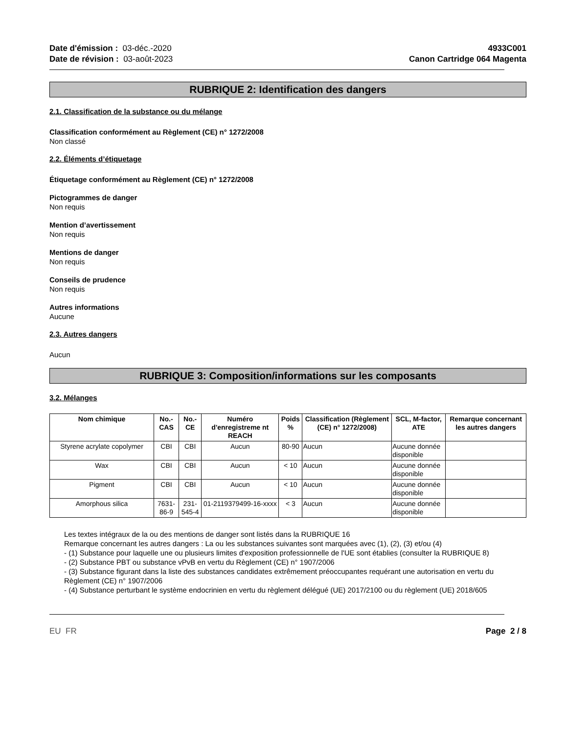Date d'émission : 03-déc.-2020
Date de révision : 03-août-2023
4933C001
Canon Cartridge 064 Magenta
RUBRIQUE 2: Identification des dangers
2.1. Classification de la substance ou du mélange
Classification conformément au Règlement (CE) n° 1272/2008
Non classé
2.2. Éléments d’étiquetage
Étiquetage conformément au Règlement (CE) n° 1272/2008
Pictogrammes de danger
Non requis
Mention d’avertissement
Non requis
Mentions de danger
Non requis
Conseils de prudence
Non requis
Autres informations
Aucune
2.3. Autres dangers
Aucun
RUBRIQUE 3: Composition/informations sur les composants
3.2. Mélanges
| Nom chimique | No.-CAS | No.-CE | Numéro d'enregistreme nt REACH | Poids % | Classification (Règlement (CE) n° 1272/2008) | SCL, M-factor, ATE | Remarque concernant les autres dangers |
| --- | --- | --- | --- | --- | --- | --- | --- |
| Styrene acrylate copolymer | CBI | CBI | Aucun | 80-90 | Aucun | Aucune donnée disponible | |
| Wax | CBI | CBI | Aucun | < 10 | Aucun | Aucune donnée disponible | |
| Pigment | CBI | CBI | Aucun | < 10 | Aucun | Aucune donnée disponible | |
| Amorphous silica | 7631-86-9 | 231-545-4 | 01-2119379499-16-xxxx | < 3 | Aucun | Aucune donnée disponible | |
Les textes intégraux de la ou des mentions de danger sont listés dans la RUBRIQUE 16
Remarque concernant les autres dangers : La ou les substances suivantes sont marquées avec (1), (2), (3) et/ou (4)
- (1) Substance pour laquelle une ou plusieurs limites d'exposition professionnelle de l'UE sont établies (consulter la RUBRIQUE 8)
- (2) Substance PBT ou substance vPvB en vertu du Règlement (CE) n° 1907/2006
- (3) Substance figurant dans la liste des substances candidates extrêmement préoccupantes requérant une autorisation en vertu du Règlement (CE) n° 1907/2006
- (4) Substance perturbant le système endocrinien en vertu du règlement délégué (UE) 2017/2100 ou du règlement (UE) 2018/605
EU FR Page 2 / 8